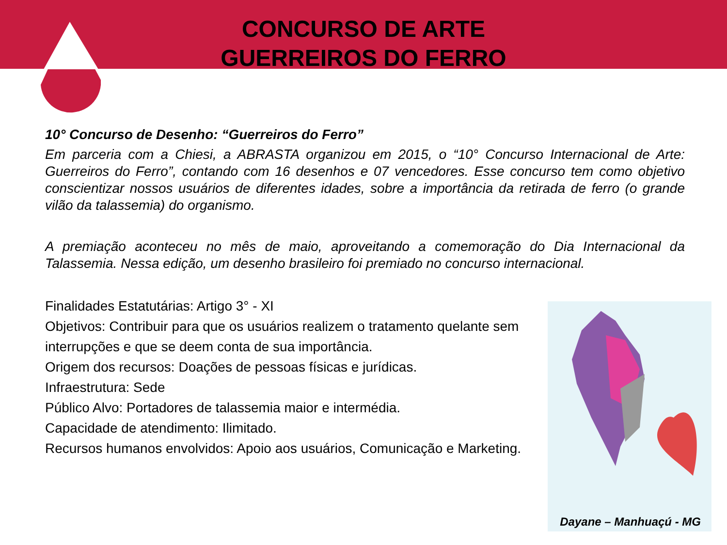CONCURSO DE ARTE
GUERREIROS DO FERRO
10° Concurso de Desenho: “Guerreiros do Ferro”
Em parceria com a Chiesi, a ABRASTA organizou em 2015, o “10° Concurso Internacional de Arte: Guerreiros do Ferro”, contando com 16 desenhos e 07 vencedores. Esse concurso tem como objetivo conscientizar nossos usuários de diferentes idades, sobre a importância da retirada de ferro (o grande vilão da talassemia) do organismo.
A premiação aconteceu no mês de maio, aproveitando a comemoração do Dia Internacional da Talassemia. Nessa edição, um desenho brasileiro foi premiado no concurso internacional.
Finalidades Estatutárias: Artigo 3° - XI
Objetivos: Contribuir para que os usuários realizem o tratamento quelante sem interrupções e que se deem conta de sua importância.
Origem dos recursos: Doações de pessoas físicas e jurídicas.
Infraestrutura: Sede
Público Alvo: Portadores de talassemia maior e intermédia.
Capacidade de atendimento: Ilimitado.
Recursos humanos envolvidos: Apoio aos usuários, Comunicação e Marketing.
Dayane – Manhuaçú - MG